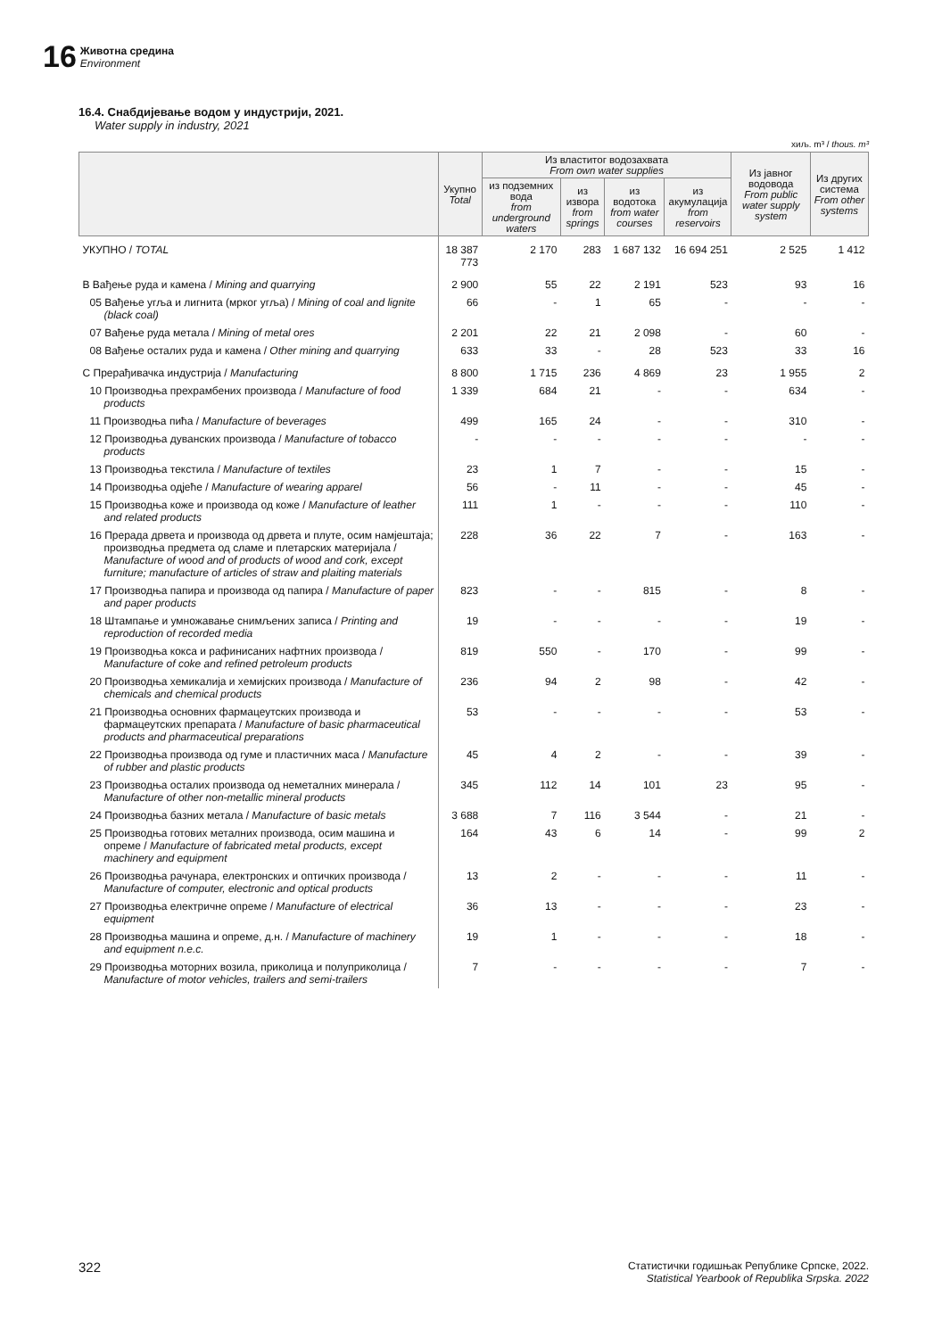16
Животна средина
Environment
16.4. Снабдијевање водом у индустрији, 2021.
Water supply in industry, 2021
хиљ. m³ / thous. m³
| | Укупно Total | Из властитог водозахвата From own water supplies | | | | Из јавног водовода From public water supply system | Из других система From other systems |
| --- | --- | --- | --- | --- | --- | --- | --- |
| | | из подземних вода from underground waters | из извора from springs | из водотока from water courses | из акумулација from reservoirs | | |
| УКУПНО / TOTAL | 18 387 773 | 2 170 | 283 | 1 687 132 | 16 694 251 | 2 525 | 1 412 |
| B Вађење руда и камена / Mining and quarrying | 2 900 | 55 | 22 | 2 191 | 523 | 93 | 16 |
| 05 Вађење угља и лигнита (мрког угља) / Mining of coal and lignite (black coal) | 66 | - | 1 | 65 | - | - | - |
| 07 Вађење руда метала / Mining of metal ores | 2 201 | 22 | 21 | 2 098 | - | 60 | - |
| 08 Вађење осталих руда и камена / Other mining and quarrying | 633 | 33 | - | 28 | 523 | 33 | 16 |
| C Прерађивачка индустрија / Manufacturing | 8 800 | 1 715 | 236 | 4 869 | 23 | 1 955 | 2 |
| 10 Производња прехрамбених производа / Manufacture of food products | 1 339 | 684 | 21 | - | - | 634 | - |
| 11 Производња пића / Manufacture of beverages | 499 | 165 | 24 | - | - | 310 | - |
| 12 Производња дуванских производа / Manufacture of tobacco products | - | - | - | - | - | - | - |
| 13 Производња текстила / Manufacture of textiles | 23 | 1 | 7 | - | - | 15 | - |
| 14 Производња одјеће / Manufacture of wearing apparel | 56 | - | 11 | - | - | 45 | - |
| 15 Производња коже и производа од коже / Manufacture of leather and related products | 111 | 1 | - | - | - | 110 | - |
| 16 Прерада дрвета и производа од дрвета и плуте, осим намјештаја; производња предмета од сламе и плетарских материјала / Manufacture of wood and of products of wood and cork, except furniture; manufacture of articles of straw and plaiting materials | 228 | 36 | 22 | 7 | - | 163 | - |
| 17 Производња папира и производа од папира / Manufacture of paper and paper products | 823 | - | - | 815 | - | 8 | - |
| 18 Штампање и умножавање снимљених записа / Printing and reproduction of recorded media | 19 | - | - | - | - | 19 | - |
| 19 Производња кокса и рафинисаних нафтних производа / Manufacture of coke and refined petroleum products | 819 | 550 | - | 170 | - | 99 | - |
| 20 Производња хемикалија и хемијских производа / Manufacture of chemicals and chemical products | 236 | 94 | 2 | 98 | - | 42 | - |
| 21 Производња основних фармацеутских производа и фармацеутских препарата / Manufacture of basic pharmaceutical products and pharmaceutical preparations | 53 | - | - | - | - | 53 | - |
| 22 Производња производа од гуме и пластичних маса / Manufacture of rubber and plastic products | 45 | 4 | 2 | - | - | 39 | - |
| 23 Производња осталих производа од неметалних минерала / Manufacture of other non-metallic mineral products | 345 | 112 | 14 | 101 | 23 | 95 | - |
| 24 Производња базних метала / Manufacture of basic metals | 3 688 | 7 | 116 | 3 544 | - | 21 | - |
| 25 Производња готових металних производа, осим машина и опреме / Manufacture of fabricated metal products, except machinery and equipment | 164 | 43 | 6 | 14 | - | 99 | 2 |
| 26 Производња рачунара, електронских и оптичких производа / Manufacture of computer, electronic and optical products | 13 | 2 | - | - | - | 11 | - |
| 27 Производња електричне опреме / Manufacture of electrical equipment | 36 | 13 | - | - | - | 23 | - |
| 28 Производња машина и опреме, д.н. / Manufacture of machinery and equipment n.e.c. | 19 | 1 | - | - | - | 18 | - |
| 29 Производња моторних возила, приколица и полуприколица / Manufacture of motor vehicles, trailers and semi-trailers | 7 | - | - | - | - | 7 | - |
322 Статистички годишњак Републике Српске, 2022.
Statistical Yearbook of Republika Srpska. 2022